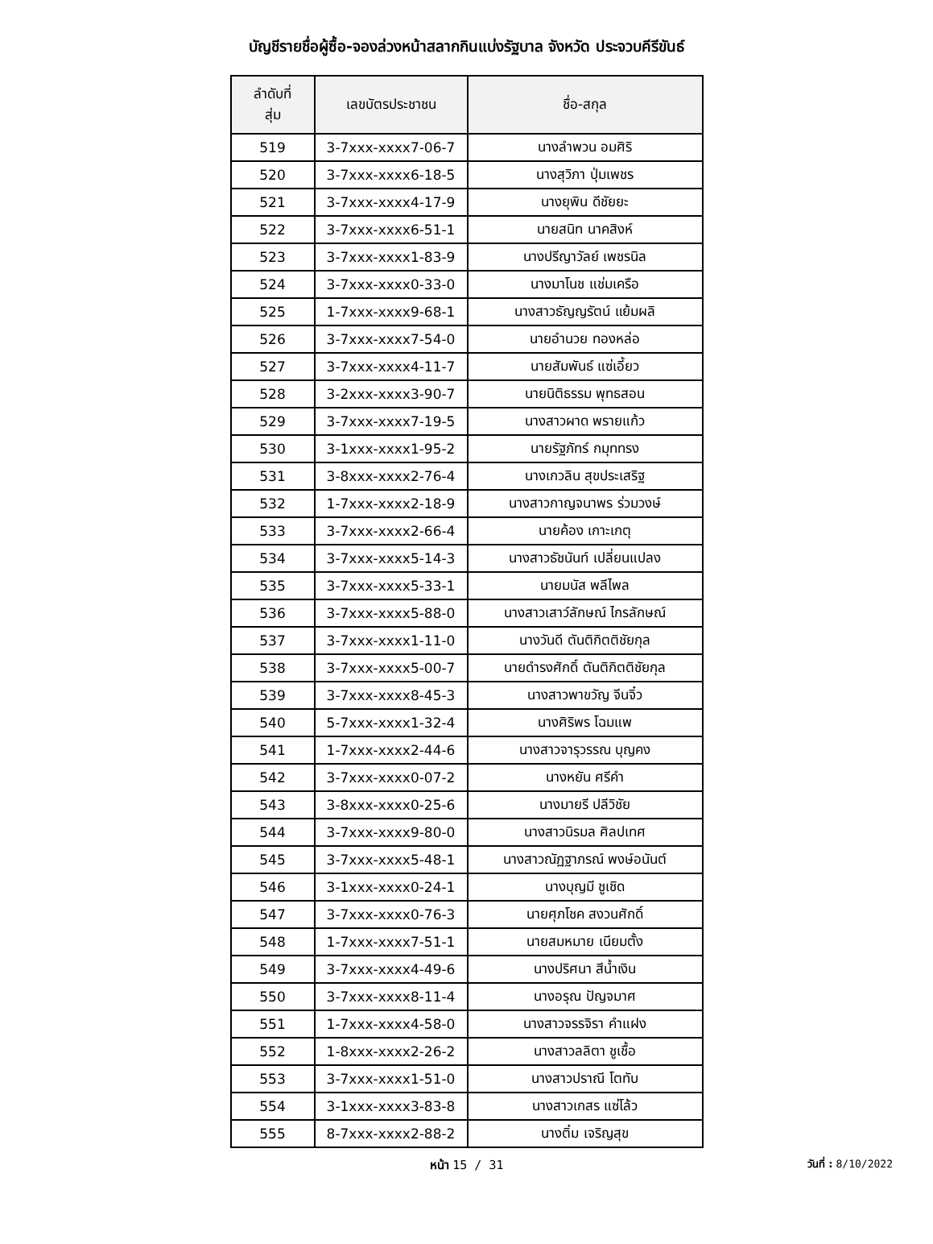บัญชีรายชื่อผู้ซื้อ-จองล่วงหน้าสลากกินแบ่งรัฐบาล จังหวัด ประจวบคีรีขันธ์
| ลำดับที่ สุ่ม | เลขบัตรประชาชน | ชื่อ-สกุล |
| --- | --- | --- |
| 519 | 3-7xxx-xxxx7-06-7 | นางลำพวน อมศิริ |
| 520 | 3-7xxx-xxxx6-18-5 | นางสุวิภา ปุ่มเพชร |
| 521 | 3-7xxx-xxxx4-17-9 | นางยุพิน ดีชัยยะ |
| 522 | 3-7xxx-xxxx6-51-1 | นายสนิท นาคสิงห์ |
| 523 | 3-7xxx-xxxx1-83-9 | นางปรีญาวัลย์ เพชรนิล |
| 524 | 3-7xxx-xxxx0-33-0 | นางมาโนช แช่มเครือ |
| 525 | 1-7xxx-xxxx9-68-1 | นางสาวธัญญรัตน์ แย้มผลิ |
| 526 | 3-7xxx-xxxx7-54-0 | นายอำนวย ทองหล่อ |
| 527 | 3-7xxx-xxxx4-11-7 | นายสัมพันธ์ แซ่เอี้ยว |
| 528 | 3-2xxx-xxxx3-90-7 | นายนิติธรรม พุทธสอน |
| 529 | 3-7xxx-xxxx7-19-5 | นางสาวผาด พรายแก้ว |
| 530 | 3-1xxx-xxxx1-95-2 | นายรัฐภัทร์ กมุททรง |
| 531 | 3-8xxx-xxxx2-76-4 | นางเกวลิน สุขประเสริฐ |
| 532 | 1-7xxx-xxxx2-18-9 | นางสาวกาญจนาพร ร่วมวงษ์ |
| 533 | 3-7xxx-xxxx2-66-4 | นายค้อง เกาะเกตุ |
| 534 | 3-7xxx-xxxx5-14-3 | นางสาวธัชนันท์ เปลี่ยนแปลง |
| 535 | 3-7xxx-xxxx5-33-1 | นายมนัส พลีไพล |
| 536 | 3-7xxx-xxxx5-88-0 | นางสาวเสาว์ลักษณ์ ไกรลักษณ์ |
| 537 | 3-7xxx-xxxx1-11-0 | นางวันดี ตันติกิตติชัยกุล |
| 538 | 3-7xxx-xxxx5-00-7 | นายดำรงศักดิ์ ตันติกิตติชัยกุล |
| 539 | 3-7xxx-xxxx8-45-3 | นางสาวพาขวัญ จีนจิ๋ว |
| 540 | 5-7xxx-xxxx1-32-4 | นางศิริพร โฉมแพ |
| 541 | 1-7xxx-xxxx2-44-6 | นางสาวจารุวรรณ บุญคง |
| 542 | 3-7xxx-xxxx0-07-2 | นางหยัน ศรีคำ |
| 543 | 3-8xxx-xxxx0-25-6 | นางมายรี ปลีวิชัย |
| 544 | 3-7xxx-xxxx9-80-0 | นางสาวนิรมล ศิลปเทศ |
| 545 | 3-7xxx-xxxx5-48-1 | นางสาวณัฏฐาภรณ์ พงษ์อนันต์ |
| 546 | 3-1xxx-xxxx0-24-1 | นางบุญมี ชูเชิด |
| 547 | 3-7xxx-xxxx0-76-3 | นายศุภโชค สงวนศักดิ์ |
| 548 | 1-7xxx-xxxx7-51-1 | นายสมหมาย เนียมตั้ง |
| 549 | 3-7xxx-xxxx4-49-6 | นางปริศนา สีน้ำเงิน |
| 550 | 3-7xxx-xxxx8-11-4 | นางอรุณ ปัญจมาศ |
| 551 | 1-7xxx-xxxx4-58-0 | นางสาวจรรจิรา คำแฝง |
| 552 | 1-8xxx-xxxx2-26-2 | นางสาวลลิตา ชูเชื้อ |
| 553 | 3-7xxx-xxxx1-51-0 | นางสาวปราณี โตทับ |
| 554 | 3-1xxx-xxxx3-83-8 | นางสาวเกสร แซ่โล้ว |
| 555 | 8-7xxx-xxxx2-88-2 | นางติ๋ม เจริญสุข |
หน้า 15 / 31
วันที่ : 8/10/2022